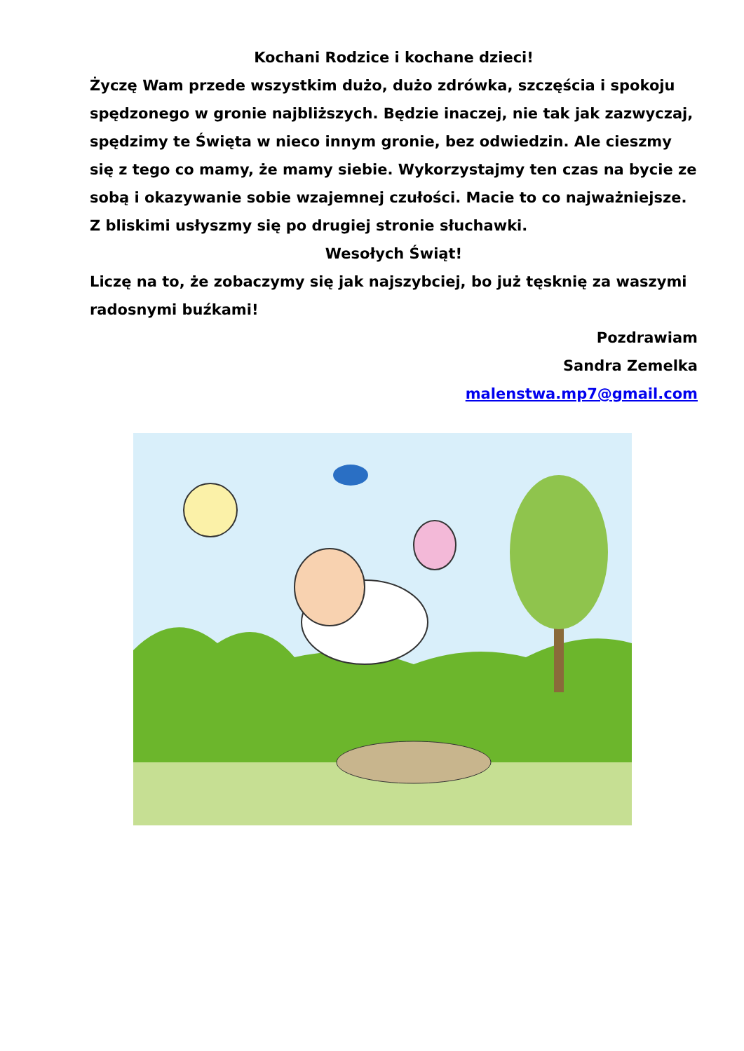Kochani Rodzice i kochane dzieci!
Życzę Wam przede wszystkim dużo, dużo zdrówka, szczęścia i spokoju spędzonego w gronie najbliższych. Będzie inaczej, nie tak jak zazwyczaj, spędzimy te Święta w nieco innym gronie, bez odwiedzin. Ale cieszmy się z tego co mamy, że mamy siebie. Wykorzystajmy ten czas na bycie ze sobą i okazywanie sobie wzajemnej czułości. Macie to co najważniejsze. Z bliskimi usłyszmy się po drugiej stronie słuchawki.
Wesołych Świąt!
Liczę na to, że zobaczymy się jak najszybciej, bo już tęsknię za waszymi radosnymi buźkami!
Pozdrawiam
Sandra Zemelka
malenstwa.mp7@gmail.com